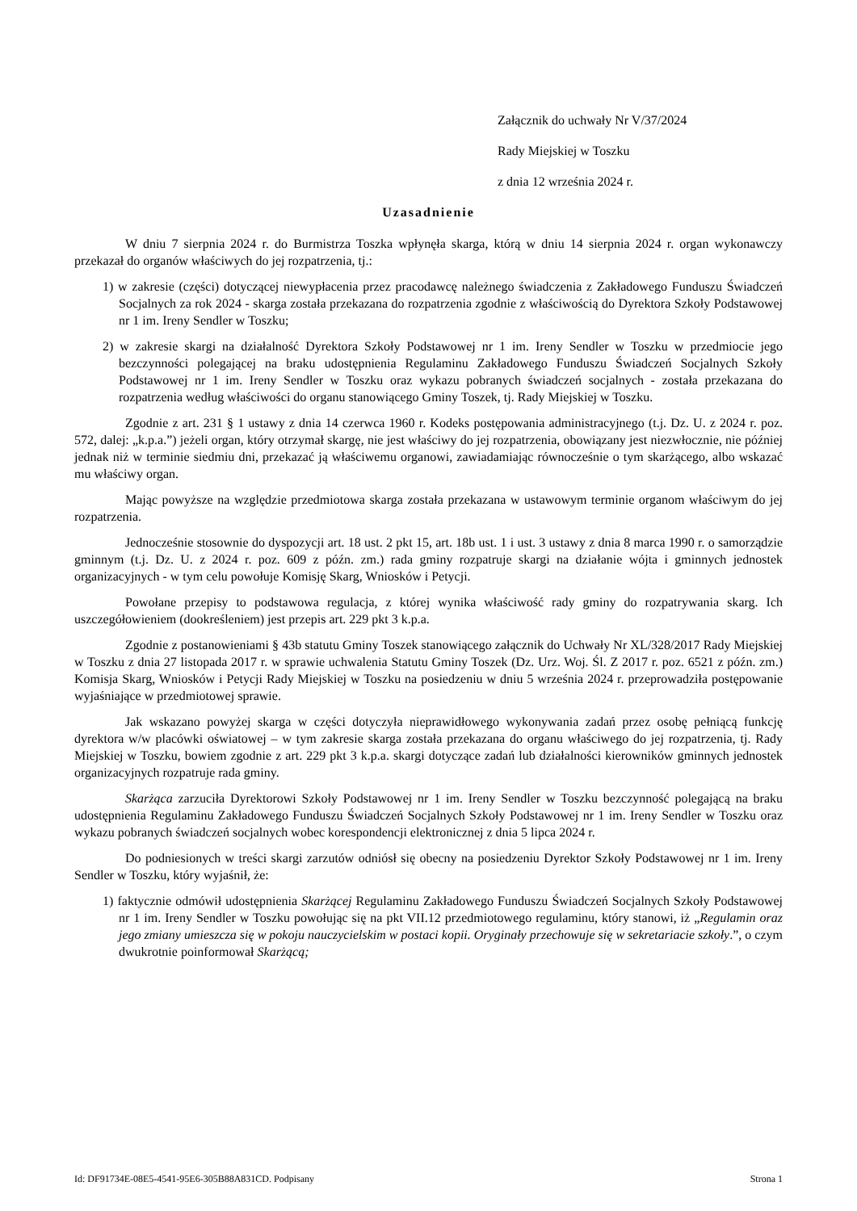Załącznik do uchwały Nr V/37/2024
Rady Miejskiej w Toszku
z dnia 12 września 2024 r.
Uzasadnienie
W dniu 7 sierpnia 2024 r. do Burmistrza Toszka wpłynęła skarga, którą w dniu 14 sierpnia 2024 r. organ wykonawczy przekazał do organów właściwych do jej rozpatrzenia, tj.:
1) w zakresie (części) dotyczącej niewypłacenia przez pracodawcę należnego świadczenia z Zakładowego Funduszu Świadczeń Socjalnych za rok 2024 - skarga została przekazana do rozpatrzenia zgodnie z właściwością do Dyrektora Szkoły Podstawowej nr 1 im. Ireny Sendler w Toszku;
2) w zakresie skargi na działalność Dyrektora Szkoły Podstawowej nr 1 im. Ireny Sendler w Toszku w przedmiocie jego bezczynności polegającej na braku udostępnienia Regulaminu Zakładowego Funduszu Świadczeń Socjalnych Szkoły Podstawowej nr 1 im. Ireny Sendler w Toszku oraz wykazu pobranych świadczeń socjalnych - została przekazana do rozpatrzenia według właściwości do organu stanowiącego Gminy Toszek, tj. Rady Miejskiej w Toszku.
Zgodnie z art. 231 § 1 ustawy z dnia 14 czerwca 1960 r. Kodeks postępowania administracyjnego (t.j. Dz. U. z 2024 r. poz. 572, dalej: „k.p.a.”) jeżeli organ, który otrzymał skargę, nie jest właściwy do jej rozpatrzenia, obowiązany jest niezwłocznie, nie później jednak niż w terminie siedmiu dni, przekazać ją właściwemu organowi, zawiadamiając równocześnie o tym skarżącego, albo wskazać mu właściwy organ.
Mając powyższe na względzie przedmiotowa skarga została przekazana w ustawowym terminie organom właściwym do jej rozpatrzenia.
Jednocześnie stosownie do dyspozycji art. 18 ust. 2 pkt 15, art. 18b ust. 1 i ust. 3 ustawy z dnia 8 marca 1990 r. o samorządzie gminnym (t.j. Dz. U. z 2024 r. poz. 609 z późn. zm.) rada gminy rozpatruje skargi na działanie wójta i gminnych jednostek organizacyjnych - w tym celu powołuje Komisję Skarg, Wniosków i Petycji.
Powołane przepisy to podstawowa regulacja, z której wynika właściwość rady gminy do rozpatrywania skarg. Ich uszczegółowieniem (dookreśleniem) jest przepis art. 229 pkt 3 k.p.a.
Zgodnie z postanowieniami § 43b statutu Gminy Toszek stanowiącego załącznik do Uchwały Nr XL/328/2017 Rady Miejskiej w Toszku z dnia 27 listopada 2017 r. w sprawie uchwalenia Statutu Gminy Toszek (Dz. Urz. Woj. Śl. Z 2017 r. poz. 6521 z późn. zm.) Komisja Skarg, Wniosków i Petycji Rady Miejskiej w Toszku na posiedzeniu w dniu 5 września 2024 r. przeprowadziła postępowanie wyjaśniające w przedmiotowej sprawie.
Jak wskazano powyżej skarga w części dotyczyła nieprawidłowego wykonywania zadań przez osobę pełniącą funkcję dyrektora w/w placówki oświatowej – w tym zakresie skarga została przekazana do organu właściwego do jej rozpatrzenia, tj. Rady Miejskiej w Toszku, bowiem zgodnie z art. 229 pkt 3 k.p.a. skargi dotyczące zadań lub działalności kierowników gminnych jednostek organizacyjnych rozpatruje rada gminy.
Skarżąca zarzuciła Dyrektorowi Szkoły Podstawowej nr 1 im. Ireny Sendler w Toszku bezczynność polegającą na braku udostępnienia Regulaminu Zakładowego Funduszu Świadczeń Socjalnych Szkoły Podstawowej nr 1 im. Ireny Sendler w Toszku oraz wykazu pobranych świadczeń socjalnych wobec korespondencji elektronicznej z dnia 5 lipca 2024 r.
Do podniesionych w treści skargi zarzutów odniósł się obecny na posiedzeniu Dyrektor Szkoły Podstawowej nr 1 im. Ireny Sendler w Toszku, który wyjaśnił, że:
1) faktycznie odmówił udostępnienia Skarżącej Regulaminu Zakładowego Funduszu Świadczeń Socjalnych Szkoły Podstawowej nr 1 im. Ireny Sendler w Toszku powołując się na pkt VII.12 przedmiotowego regulaminu, który stanowi, iż „Regulamin oraz jego zmiany umieszcza się w pokoju nauczycielskim w postaci kopii. Oryginały przechowuje się w sekretariacie szkoły.”, o czym dwukrotnie poinformował Skarżącą;
Id: DF91734E-08E5-4541-95E6-305B88A831CD. Podpisany Strona 1